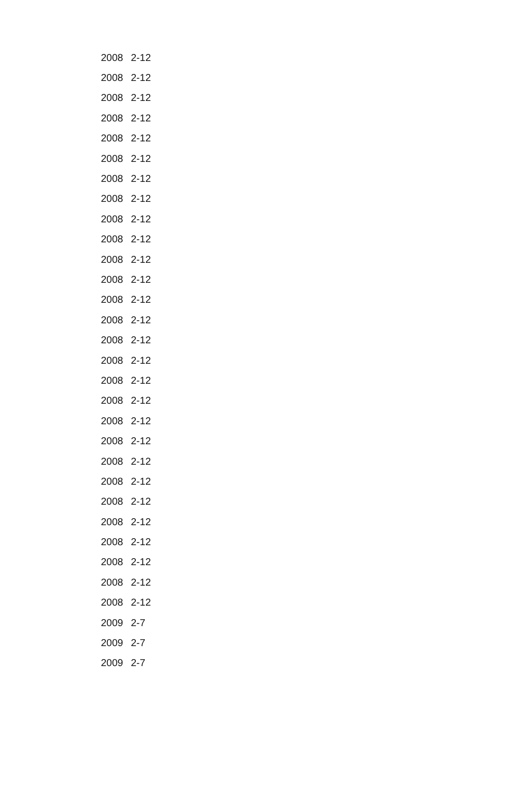| 2008 | 2-12 |
| 2008 | 2-12 |
| 2008 | 2-12 |
| 2008 | 2-12 |
| 2008 | 2-12 |
| 2008 | 2-12 |
| 2008 | 2-12 |
| 2008 | 2-12 |
| 2008 | 2-12 |
| 2008 | 2-12 |
| 2008 | 2-12 |
| 2008 | 2-12 |
| 2008 | 2-12 |
| 2008 | 2-12 |
| 2008 | 2-12 |
| 2008 | 2-12 |
| 2008 | 2-12 |
| 2008 | 2-12 |
| 2008 | 2-12 |
| 2008 | 2-12 |
| 2008 | 2-12 |
| 2008 | 2-12 |
| 2008 | 2-12 |
| 2008 | 2-12 |
| 2008 | 2-12 |
| 2008 | 2-12 |
| 2008 | 2-12 |
| 2008 | 2-12 |
| 2009 | 2-7 |
| 2009 | 2-7 |
| 2009 | 2-7 |